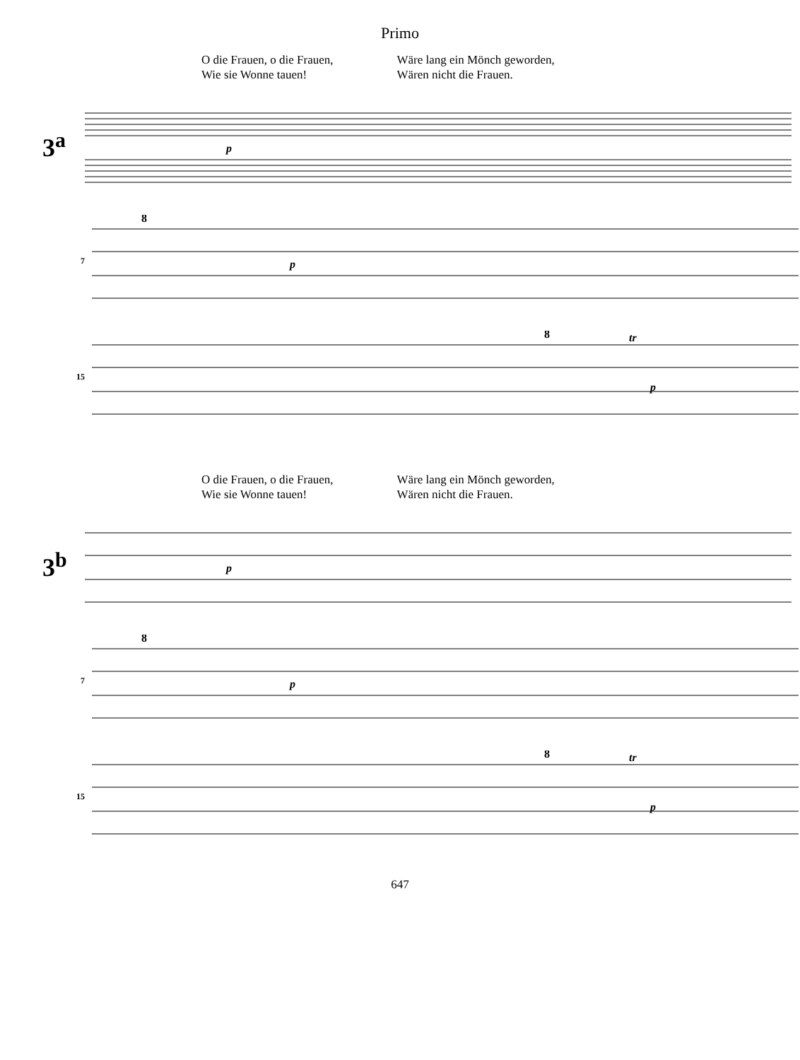Primo
O die Frauen, o die Frauen,
Wie sie Wonne tauen!
Wäre lang ein Mönch geworden,
Wären nicht die Frauen.
3<sup>a</sup>
p
7
8
p
15
8
tr
p
O die Frauen, o die Frauen,
Wie sie Wonne tauen!
Wäre lang ein Mönch geworden,
Wären nicht die Frauen.
3<sup>b</sup>
p
7
8
p
15
8
tr
p
647